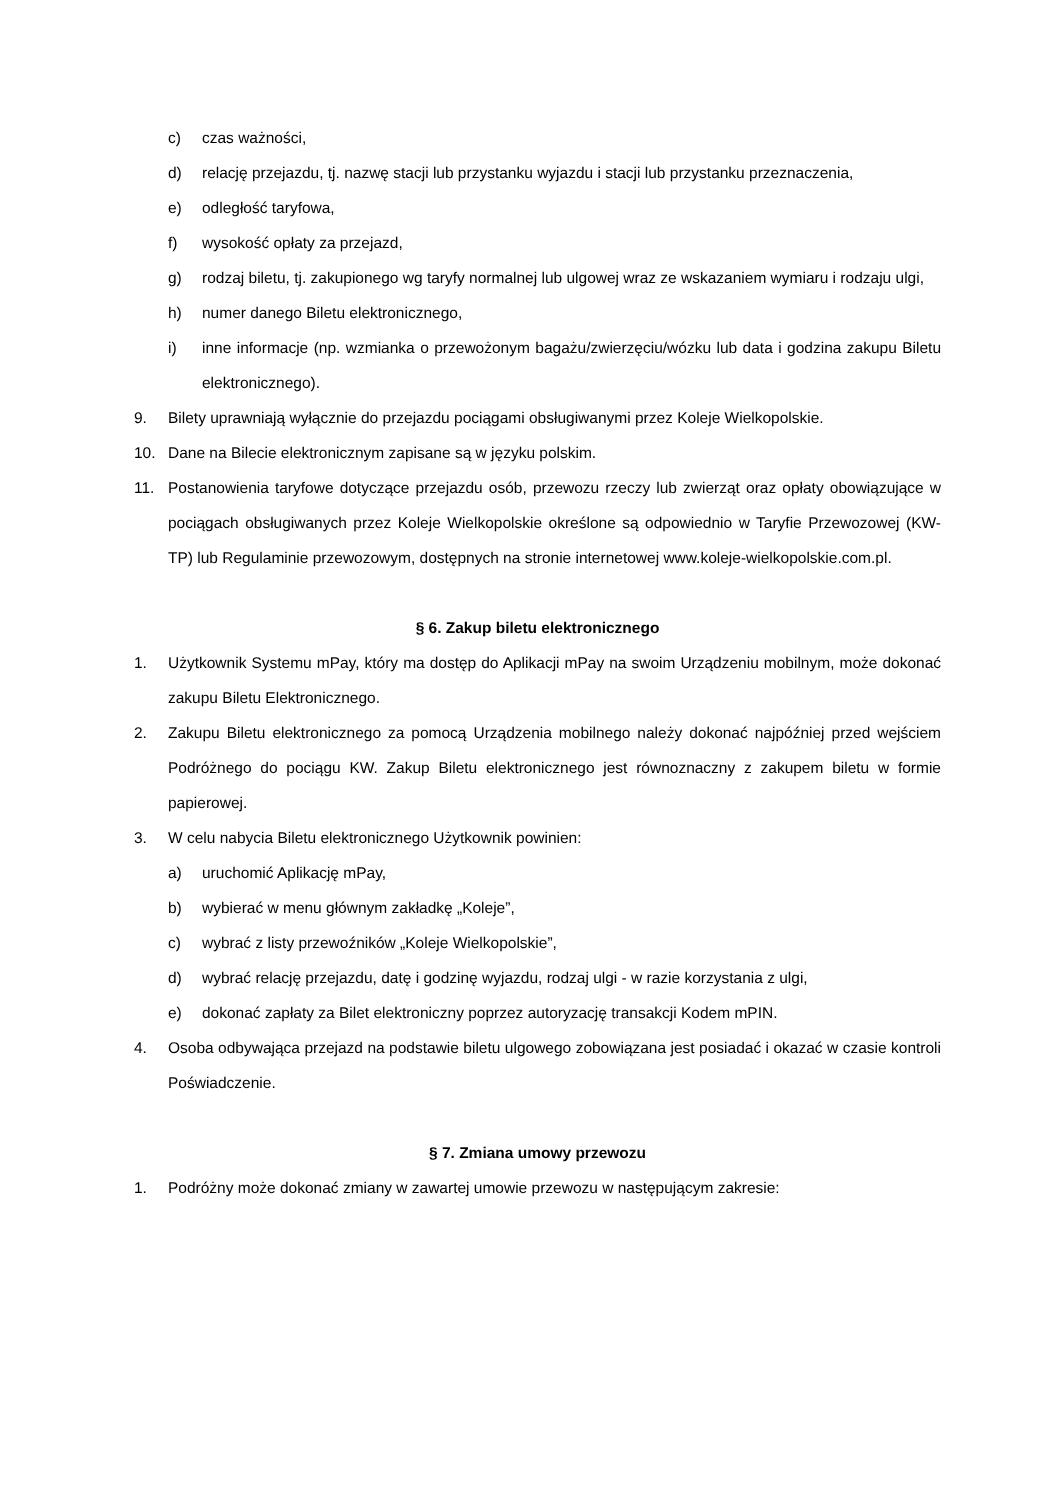c) czas ważności,
d) relację przejazdu, tj. nazwę stacji lub przystanku wyjazdu i stacji lub przystanku przeznaczenia,
e) odległość taryfowa,
f) wysokość opłaty za przejazd,
g) rodzaj biletu, tj. zakupionego wg taryfy normalnej lub ulgowej wraz ze wskazaniem wymiaru i rodzaju ulgi,
h) numer danego Biletu elektronicznego,
i) inne informacje (np. wzmianka o przewożonym bagażu/zwierzęciu/wózku lub data i godzina zakupu Biletu elektronicznego).
9. Bilety uprawniają wyłącznie do przejazdu pociągami obsługiwanymi przez Koleje Wielkopolskie.
10. Dane na Bilecie elektronicznym zapisane są w języku polskim.
11. Postanowienia taryfowe dotyczące przejazdu osób, przewozu rzeczy lub zwierząt oraz opłaty obowiązujące w pociągach obsługiwanych przez Koleje Wielkopolskie określone są odpowiednio w Taryfie Przewozowej (KW-TP) lub Regulaminie przewozowym, dostępnych na stronie internetowej www.koleje-wielkopolskie.com.pl.
§ 6. Zakup biletu elektronicznego
1. Użytkownik Systemu mPay, który ma dostęp do Aplikacji mPay na swoim Urządzeniu mobilnym, może dokonać zakupu Biletu Elektronicznego.
2. Zakupu Biletu elektronicznego za pomocą Urządzenia mobilnego należy dokonać najpóźniej przed wejściem Podróżnego do pociągu KW. Zakup Biletu elektronicznego jest równoznaczny z zakupem biletu w formie papierowej.
3. W celu nabycia Biletu elektronicznego Użytkownik powinien:
a) uruchomić Aplikację mPay,
b) wybierać w menu głównym zakładkę „Koleje”,
c) wybrać z listy przewoźników „Koleje Wielkopolskie”,
d) wybrać relację przejazdu, datę i godzinę wyjazdu, rodzaj ulgi - w razie korzystania z ulgi,
e) dokonać zapłaty za Bilet elektroniczny poprzez autoryzację transakcji Kodem mPIN.
4. Osoba odbywająca przejazd na podstawie biletu ulgowego zobowiązana jest posiadać i okazać w czasie kontroli Poświadczenie.
§ 7. Zmiana umowy przewozu
1. Podróżny może dokonać zmiany w zawartej umowie przewozu w następującym zakresie: